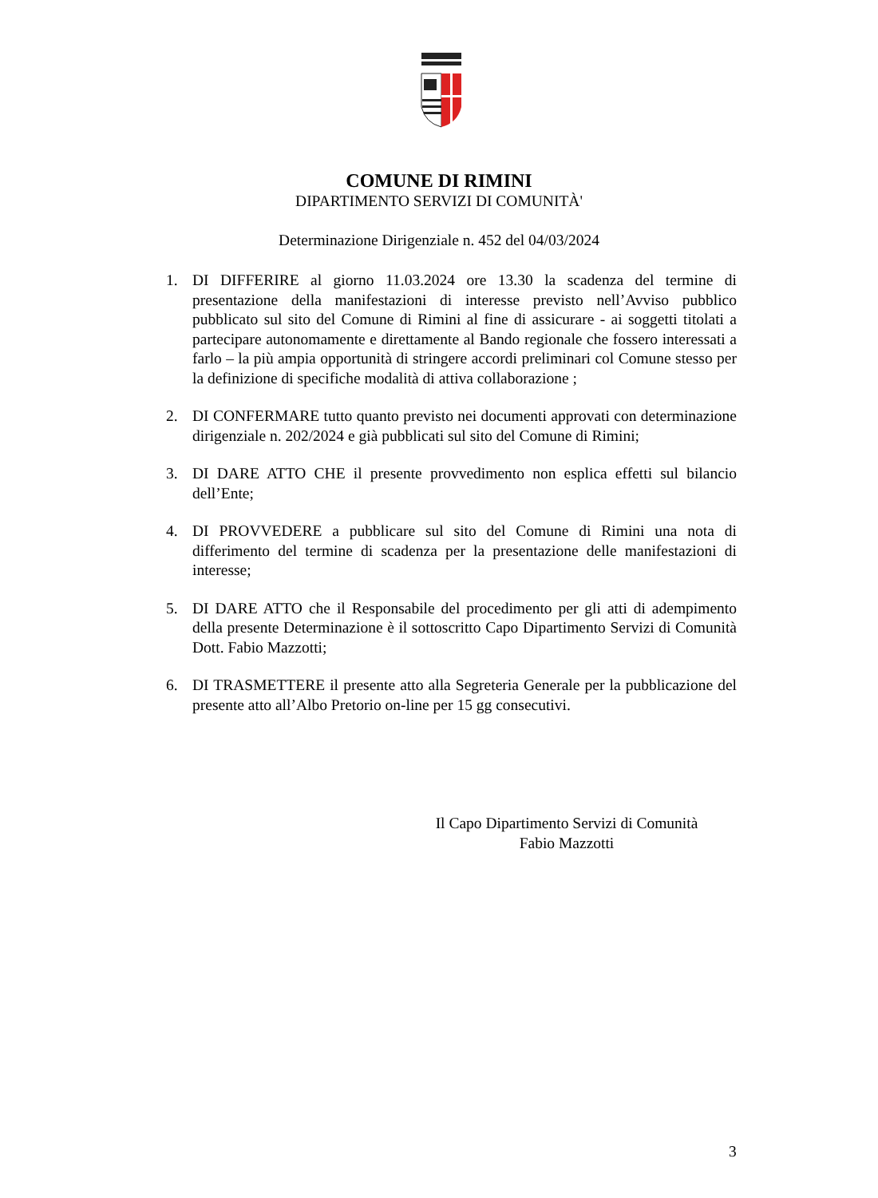COMUNE DI RIMINI
DIPARTIMENTO SERVIZI DI COMUNITÀ'
Determinazione Dirigenziale n. 452 del 04/03/2024
1. DI DIFFERIRE al giorno 11.03.2024 ore 13.30 la scadenza del termine di presentazione della manifestazioni di interesse previsto nell’Avviso pubblico pubblicato sul sito del Comune di Rimini al fine di assicurare - ai soggetti titolati a partecipare autonomamente e direttamente al Bando regionale che fossero interessati a farlo – la più ampia opportunità di stringere accordi preliminari col Comune stesso per la definizione di specifiche modalità di attiva collaborazione ;
2. DI CONFERMARE tutto quanto previsto nei documenti approvati con determinazione dirigenziale n. 202/2024 e già pubblicati sul sito del Comune di Rimini;
3. DI DARE ATTO CHE il presente provvedimento non esplica effetti sul bilancio dell’Ente;
4. DI PROVVEDERE a pubblicare sul sito del Comune di Rimini una nota di differimento del termine di scadenza per la presentazione delle manifestazioni di interesse;
5. DI DARE ATTO che il Responsabile del procedimento per gli atti di adempimento della presente Determinazione è il sottoscritto Capo Dipartimento Servizi di Comunità Dott. Fabio Mazzotti;
6. DI TRASMETTERE il presente atto alla Segreteria Generale per la pubblicazione del presente atto all’Albo Pretorio on-line per 15 gg consecutivi.
Il Capo Dipartimento Servizi di Comunità
Fabio Mazzotti
3